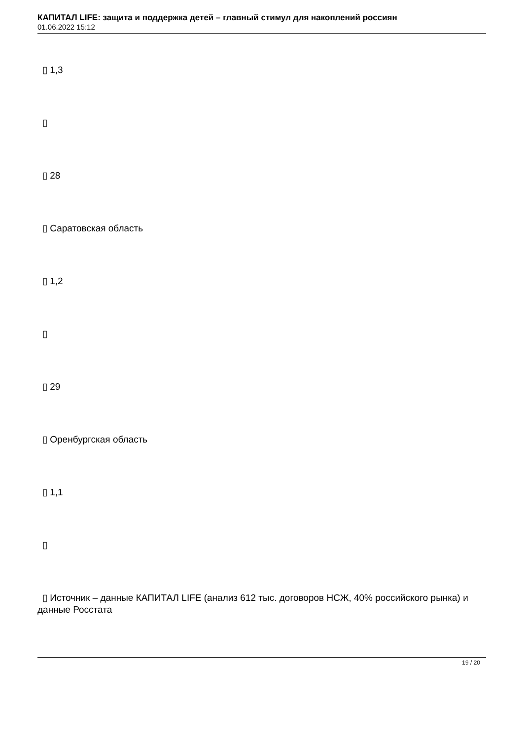КАПИТАЛ LIFE: защита и поддержка детей – главный стимул для накоплений россиян
01.06.2022 15:12
▯ 1,3
▯
▯ 28
▯ Саратовская область
▯ 1,2
▯
▯ 29
▯ Оренбургская область
▯ 1,1
▯
▯ Источник – данные КАПИТАЛ LIFE (анализ 612 тыс. договоров НСЖ, 40% российского рынка) и данные Росстата
19 / 20